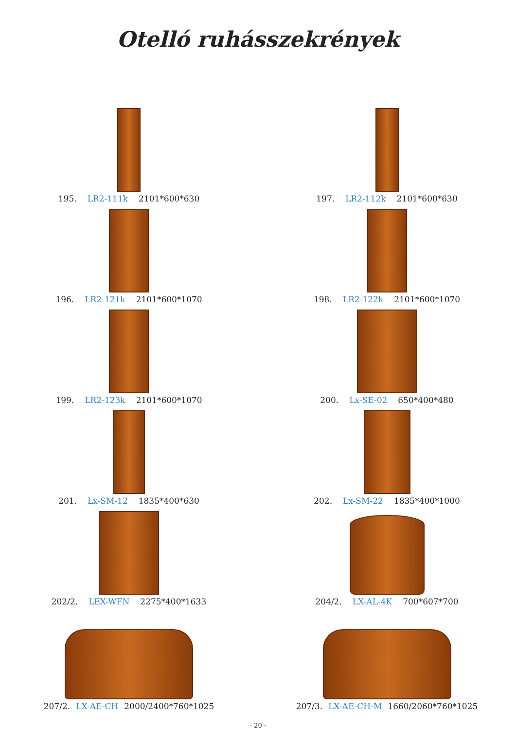Otelló ruhásszekrények
195. LR2-111k 2101*600*630
197. LR2-112k 2101*600*630
196. LR2-121k 2101*600*1070
198. LR2-122k 2101*600*1070
199. LR2-123k 2101*600*1070
200. Lx-SE-02 650*400*480
201. Lx-SM-12 1835*400*630
202. Lx-SM-22 1835*400*1000
202/2. LEX-WFN 2275*400*1633
204/2. LX-AL-4K 700*607*700
207/2. LX-AE-CH 2000/2400*760*1025
207/3. LX-AE-CH-M 1660/2060*760*1025
· 20 ·